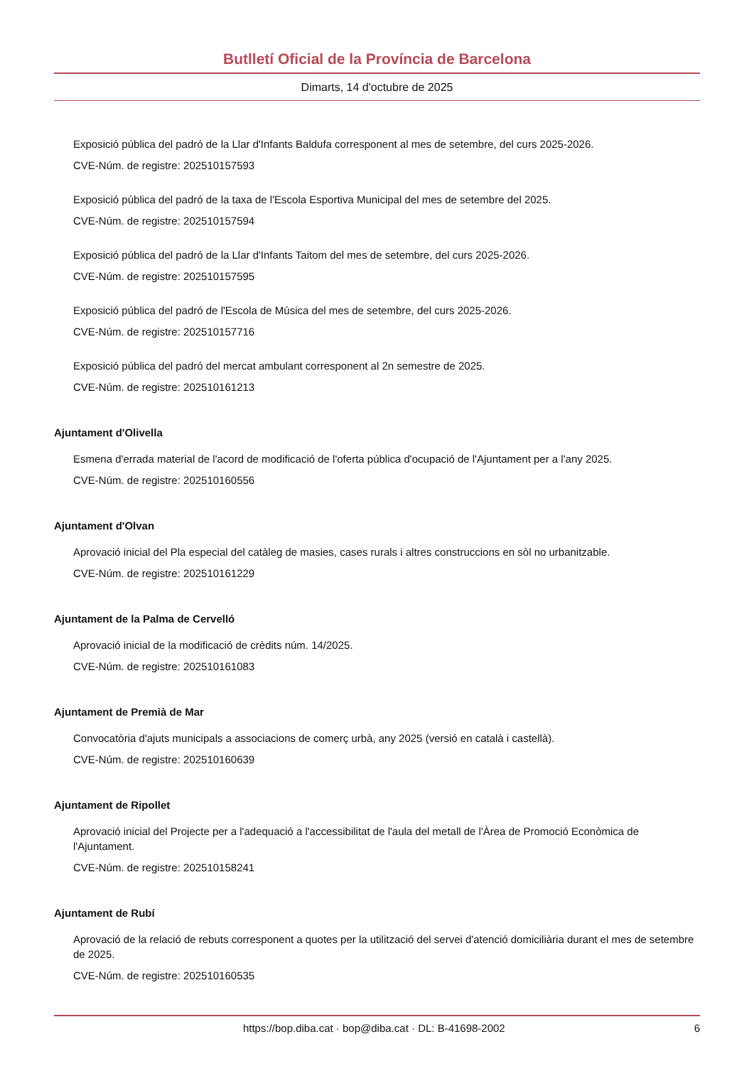Butlletí Oficial de la Província de Barcelona
Dimarts, 14 d'octubre de 2025
Exposició pública del padró de la Llar d'Infants Baldufa corresponent al mes de setembre, del curs 2025-2026.
CVE-Núm. de registre: 202510157593
Exposició pública del padró de la taxa de l'Escola Esportiva Municipal del mes de setembre del 2025.
CVE-Núm. de registre: 202510157594
Exposició pública del padró de la Llar d'Infants Taitom del mes de setembre, del curs 2025-2026.
CVE-Núm. de registre: 202510157595
Exposició pública del padró de l'Escola de Música del mes de setembre, del curs 2025-2026.
CVE-Núm. de registre: 202510157716
Exposició pública del padró del mercat ambulant corresponent al 2n semestre de 2025.
CVE-Núm. de registre: 202510161213
Ajuntament d'Olivella
Esmena d'errada material de l'acord de modificació de l'oferta pública d'ocupació de l'Ajuntament per a l'any 2025.
CVE-Núm. de registre: 202510160556
Ajuntament d'Olvan
Aprovació inicial del Pla especial del catàleg de masies, cases rurals i altres construccions en sòl no urbanitzable.
CVE-Núm. de registre: 202510161229
Ajuntament de la Palma de Cervelló
Aprovació inicial de la modificació de crèdits núm. 14/2025.
CVE-Núm. de registre: 202510161083
Ajuntament de Premià de Mar
Convocatòria d'ajuts municipals a associacions de comerç urbà, any 2025 (versió en català i castellà).
CVE-Núm. de registre: 202510160639
Ajuntament de Ripollet
Aprovació inicial del Projecte per a l'adequació a l'accessibilitat de l'aula del metall de l'Àrea de Promoció Econòmica de l'Ajuntament.
CVE-Núm. de registre: 202510158241
Ajuntament de Rubí
Aprovació de la relació de rebuts corresponent a quotes per la utilització del servei d'atenció domiciliària durant el mes de setembre de 2025.
CVE-Núm. de registre: 202510160535
https://bop.diba.cat · bop@diba.cat · DL: B-41698-2002 6